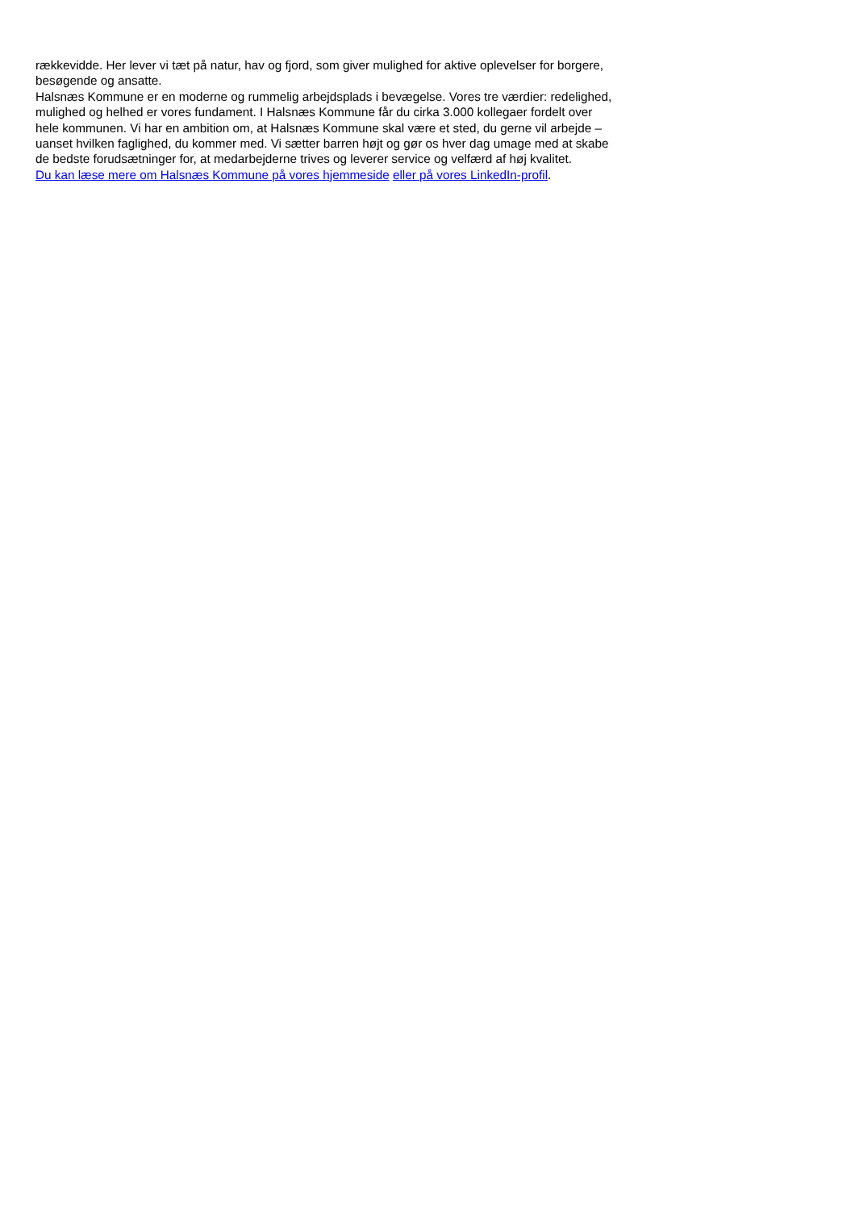rækkevidde. Her lever vi tæt på natur, hav og fjord, som giver mulighed for aktive oplevelser for borgere, besøgende og ansatte.
Halsnæs Kommune er en moderne og rummelig arbejdsplads i bevægelse. Vores tre værdier: redelighed, mulighed og helhed er vores fundament. I Halsnæs Kommune får du cirka 3.000 kollegaer fordelt over hele kommunen. Vi har en ambition om, at Halsnæs Kommune skal være et sted, du gerne vil arbejde – uanset hvilken faglighed, du kommer med. Vi sætter barren højt og gør os hver dag umage med at skabe de bedste forudsætninger for, at medarbejderne trives og leverer service og velfærd af høj kvalitet.
Du kan læse mere om Halsnæs Kommune på vores hjemmeside eller på vores LinkedIn-profil.